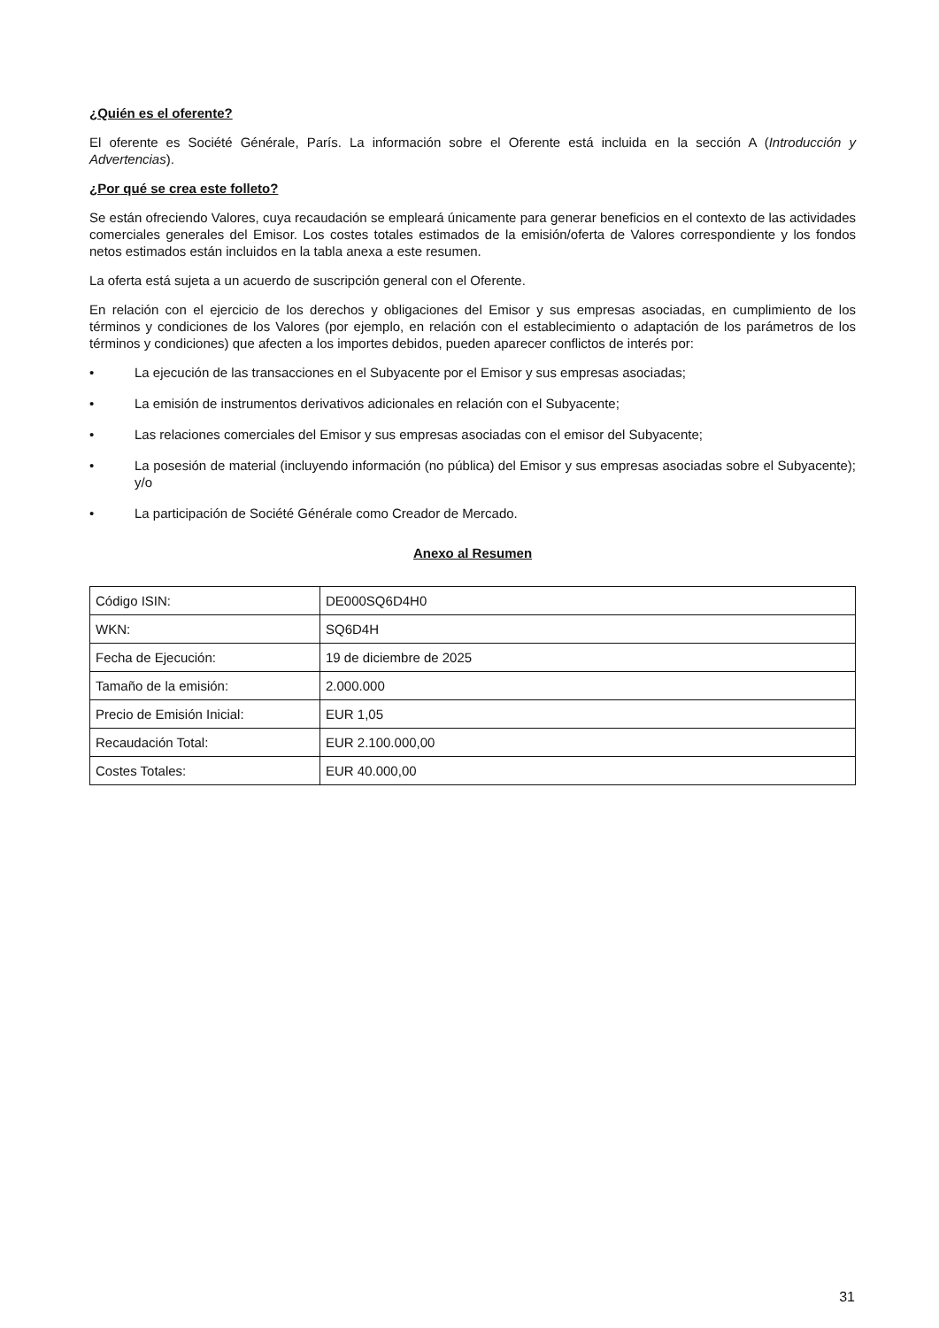¿Quién es el oferente?
El oferente es Société Générale, París. La información sobre el Oferente está incluida en la sección A (Introducción y Advertencias).
¿Por qué se crea este folleto?
Se están ofreciendo Valores, cuya recaudación se empleará únicamente para generar beneficios en el contexto de las actividades comerciales generales del Emisor. Los costes totales estimados de la emisión/oferta de Valores correspondiente y los fondos netos estimados están incluidos en la tabla anexa a este resumen.
La oferta está sujeta a un acuerdo de suscripción general con el Oferente.
En relación con el ejercicio de los derechos y obligaciones del Emisor y sus empresas asociadas, en cumplimiento de los términos y condiciones de los Valores (por ejemplo, en relación con el establecimiento o adaptación de los parámetros de los términos y condiciones) que afecten a los importes debidos, pueden aparecer conflictos de interés por:
• La ejecución de las transacciones en el Subyacente por el Emisor y sus empresas asociadas;
• La emisión de instrumentos derivativos adicionales en relación con el Subyacente;
• Las relaciones comerciales del Emisor y sus empresas asociadas con el emisor del Subyacente;
• La posesión de material (incluyendo información (no pública) del Emisor y sus empresas asociadas sobre el Subyacente); y/o
• La participación de Société Générale como Creador de Mercado.
Anexo al Resumen
| Código ISIN: | DE000SQ6D4H0 |
| WKN: | SQ6D4H |
| Fecha de Ejecución: | 19 de diciembre de 2025 |
| Tamaño de la emisión: | 2.000.000 |
| Precio de Emisión Inicial: | EUR 1,05 |
| Recaudación Total: | EUR 2.100.000,00 |
| Costes Totales: | EUR 40.000,00 |
31